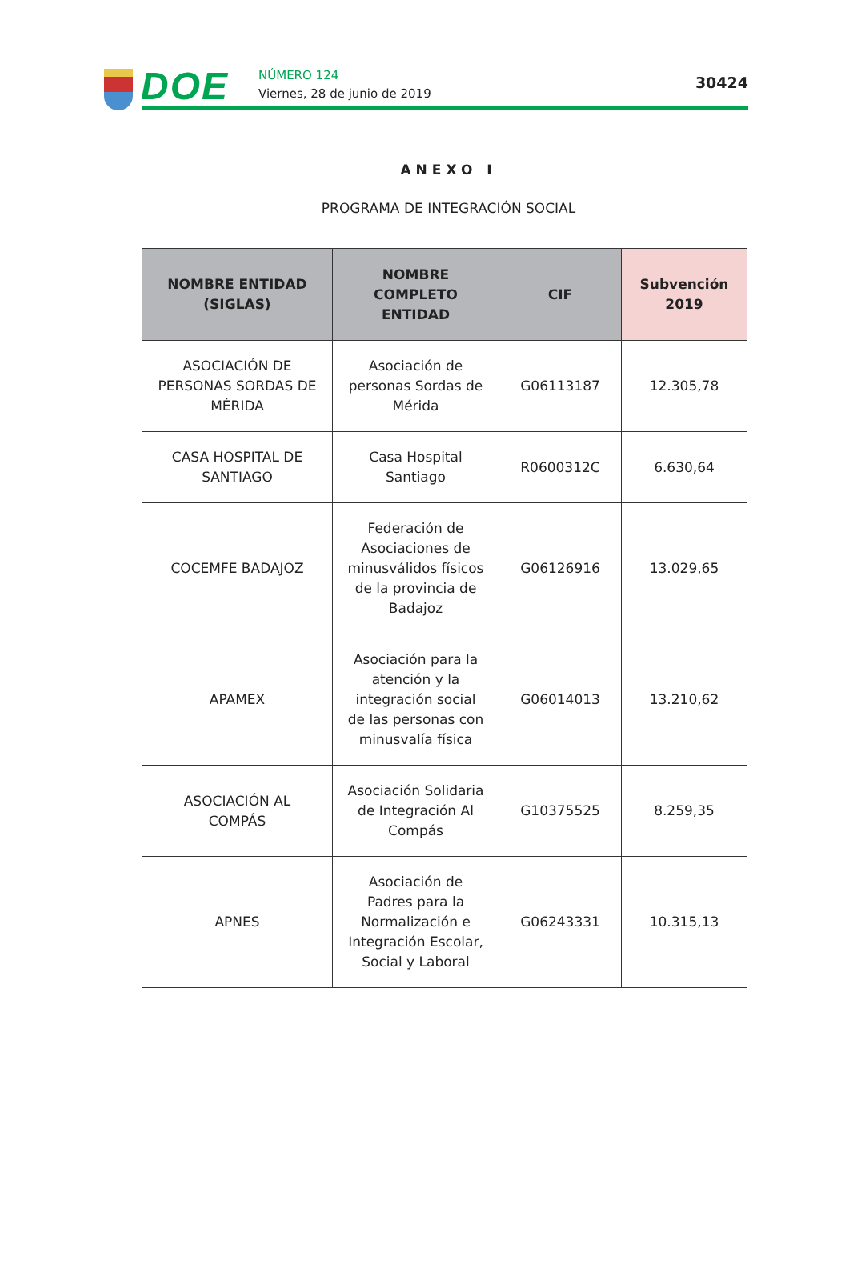DOE NÚMERO 124
Viernes, 28 de junio de 2019
30424
ANEXO I
PROGRAMA DE INTEGRACIÓN SOCIAL
| NOMBRE ENTIDAD (SIGLAS) | NOMBRE COMPLETO ENTIDAD | CIF | Subvención 2019 |
| --- | --- | --- | --- |
| ASOCIACIÓN DE PERSONAS SORDAS DE MÉRIDA | Asociación de personas Sordas de Mérida | G06113187 | 12.305,78 |
| CASA HOSPITAL DE SANTIAGO | Casa Hospital Santiago | R0600312C | 6.630,64 |
| COCEMFE BADAJOZ | Federación de Asociaciones de minusválidos físicos de la provincia de Badajoz | G06126916 | 13.029,65 |
| APAMEX | Asociación para la atención y la integración social de las personas con minusvalía física | G06014013 | 13.210,62 |
| ASOCIACIÓN AL COMPÁS | Asociación Solidaria de Integración Al Compás | G10375525 | 8.259,35 |
| APNES | Asociación de Padres para la Normalización e Integración Escolar, Social y Laboral | G06243331 | 10.315,13 |